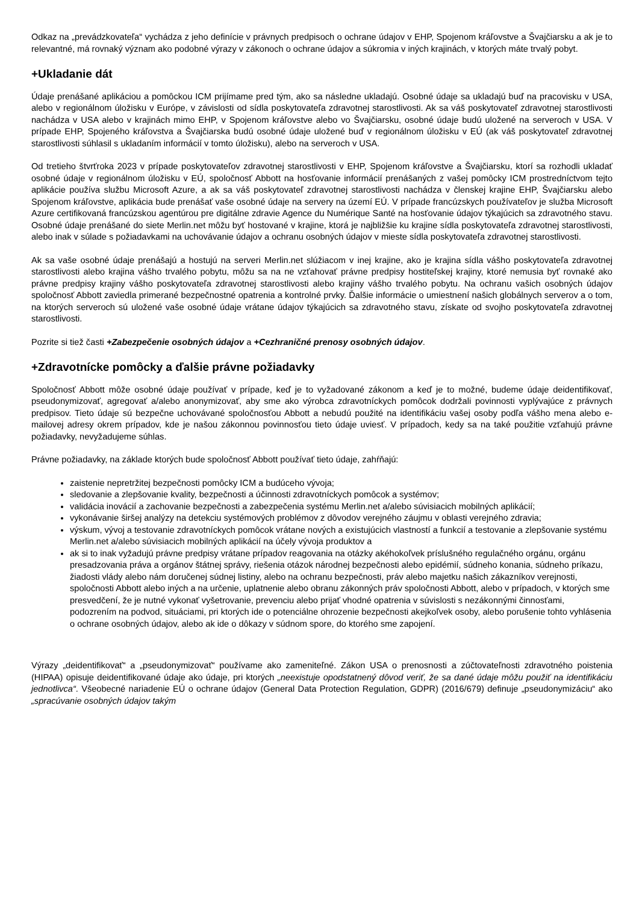Odkaz na „prevádzkovateľa“ vychádza z jeho definície v právnych predpisoch o ochrane údajov v EHP, Spojenom kráľovstve a Švajčiarsku a ak je to relevantné, má rovnaký význam ako podobné výrazy v zákonoch o ochrane údajov a súkromia v iných krajinách, v ktorých máte trvalý pobyt.
+Ukladanie dát
Údaje prenášané aplikáciou a pomôckou ICM prijímame pred tým, ako sa následne ukladajú. Osobné údaje sa ukladajú buď na pracovisku v USA, alebo v regionálnom úložisku v Európe, v závislosti od sídla poskytovateľa zdravotnej starostlivosti. Ak sa váš poskytovateľ zdravotnej starostlivosti nachádza v USA alebo v krajinách mimo EHP, v Spojenom kráľovstve alebo vo Švajčiarsku, osobné údaje budú uložené na serveroch v USA. V prípade EHP, Spojeného kráľovstva a Švajčiarska budú osobné údaje uložené buď v regionálnom úložisku v EÚ (ak váš poskytovateľ zdravotnej starostlivosti súhlasil s ukladaním informácií v tomto úložisku), alebo na serveroch v USA.
Od tretieho štvrťroka 2023 v prípade poskytovateľov zdravotnej starostlivosti v EHP, Spojenom kráľovstve a Švajčiarsku, ktorí sa rozhodli ukladať osobné údaje v regionálnom úložisku v EÚ, spoločnosť Abbott na hosťovanie informácií prenášaných z vašej pomôcky ICM prostredníctvom tejto aplikácie používa službu Microsoft Azure, a ak sa váš poskytovateľ zdravotnej starostlivosti nachádza v členskej krajine EHP, Švajčiarsku alebo Spojenom kráľovstve, aplikácia bude prenášať vaše osobné údaje na servery na území EÚ. V prípade francúzskych používateľov je služba Microsoft Azure certifikovaná francúzskou agentúrou pre digitálne zdravie Agence du Numérique Santé na hosťovanie údajov týkajúcich sa zdravotného stavu. Osobné údaje prenášané do siete Merlin.net môžu byť hostované v krajine, ktorá je najbližšie ku krajine sídla poskytovateľa zdravotnej starostlivosti, alebo inak v súlade s požiadavkami na uchovávanie údajov a ochranu osobných údajov v mieste sídla poskytovateľa zdravotnej starostlivosti.
Ak sa vaše osobné údaje prenášajú a hostujú na serveri Merlin.net slúžiacom v inej krajine, ako je krajina sídla vášho poskytovateľa zdravotnej starostlivosti alebo krajina vášho trvalého pobytu, môžu sa na ne vzťahovať právne predpisy hostiteľskej krajiny, ktoré nemusia byť rovnaké ako právne predpisy krajiny vášho poskytovateľa zdravotnej starostlivosti alebo krajiny vášho trvalého pobytu. Na ochranu vašich osobných údajov spoločnosť Abbott zaviedla primerané bezpečnostné opatrenia a kontrolné prvky. Ďalšie informácie o umiestnení našich globálnych serverov a o tom, na ktorých serveroch sú uložené vaše osobné údaje vrátane údajov týkajúcich sa zdravotného stavu, získate od svojho poskytovateľa zdravotnej starostlivosti.
Pozrite si tiež časti +Zabezpečenie osobných údajov a +Cezhraničné prenosy osobných údajov.
+Zdravotnícke pomôcky a ďalšie právne požiadavky
Spoločnosť Abbott môže osobné údaje používať v prípade, keď je to vyžadované zákonom a keď je to možné, budeme údaje deidentifikovať, pseudonymizovať, agregovať a/alebo anonymizovať, aby sme ako výrobca zdravotníckych pomôcok dodržali povinnosti vyplývajúce z právnych predpisov. Tieto údaje sú bezpečne uchovávané spoločnosťou Abbott a nebudú použité na identifikáciu vašej osoby podľa vášho mena alebo e-mailovej adresy okrem prípadov, kde je našou zákonnou povinnosťou tieto údaje uviesť. V prípadoch, kedy sa na také použitie vzťahujú právne požiadavky, nevyžadujeme súhlas.
Právne požiadavky, na základe ktorých bude spoločnosť Abbott používať tieto údaje, zahŕňajú:
zaistenie nepretržitej bezpečnosti pomôcky ICM a budúceho vývoja;
sledovanie a zlepšovanie kvality, bezpečnosti a účinnosti zdravotníckych pomôcok a systémov;
validácia inovácií a zachovanie bezpečnosti a zabezpečenia systému Merlin.net a/alebo súvisiacich mobilných aplikácií;
vykonávanie širšej analýzy na detekciu systémových problémov z dôvodov verejného záujmu v oblasti verejného zdravia;
výskum, vývoj a testovanie zdravotníckych pomôcok vrátane nových a existujúcich vlastností a funkcií a testovanie a zlepšovanie systému Merlin.net a/alebo súvisiacich mobilných aplikácií na účely vývoja produktov a
ak si to inak vyžadujú právne predpisy vrátane prípadov reagovania na otázky akéhokoľvek príslušného regulačného orgánu, orgánu presadzovania práva a orgánov štátnej správy, riešenia otázok národnej bezpečnosti alebo epidémií, súdneho konania, súdneho príkazu, žiadosti vlády alebo nám doručenej súdnej listiny, alebo na ochranu bezpečnosti, práv alebo majetku našich zákazníkov verejnosti, spoločnosti Abbott alebo iných a na určenie, uplatnenie alebo obranu zákonných práv spoločnosti Abbott, alebo v prípadoch, v ktorých sme presvedčení, že je nutné vykonať vyšetrovanie, prevenciu alebo prijať vhodné opatrenia v súvislosti s nezákonnými činnosťami, podozrením na podvod, situáciami, pri ktorých ide o potenciálne ohrozenie bezpečnosti akejkoľvek osoby, alebo porušenie tohto vyhlásenia o ochrane osobných údajov, alebo ak ide o dôkazy v súdnom spore, do ktorého sme zapojení.
Výrazy „deidentifikovať“ a „pseudonymizovať“ používame ako zameniteľné. Zákon USA o prenosnosti a zúčtovateľnosti zdravotného poistenia (HIPAA) opisuje deidentifikované údaje ako údaje, pri ktorých „neexistuje opodstatnený dôvod veriť, že sa dané údaje môžu použiť na identifikáciu jednotlivca“. Všeobecné nariadenie EÚ o ochrane údajov (General Data Protection Regulation, GDPR) (2016/679) definuje „pseudonymizáciu“ ako „spracúvanie osobných údajov takým